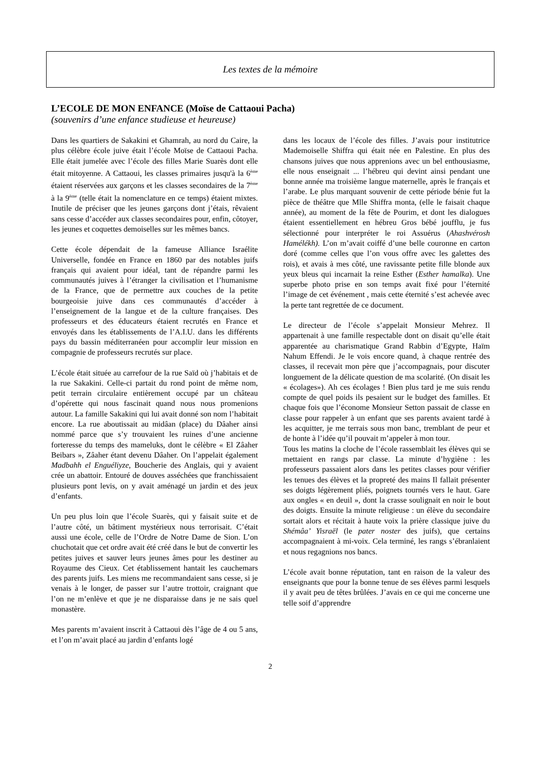Les textes de la mémoire
L’ECOLE DE MON ENFANCE (Moïse de Cattaoui Pacha)
(souvenirs d’une enfance studieuse et heureuse)
Dans les quartiers de Sakakini et Ghamrah, au nord du Caire, la plus célèbre école juive était l’école Moïse de Cattaoui Pacha. Elle était jumelée avec l’école des filles Marie Suarès dont elle était mitoyenne. A Cattaoui, les classes primaires jusqu'à la 6<sup>ème</sup> étaient réservées aux garçons et les classes secondaires de la 7<sup>ème</sup> à la 9<sup>ème</sup> (telle était la nomenclature en ce temps) étaient mixtes. Inutile de préciser que les jeunes garçons dont j’étais, rêvaient sans cesse d’accéder aux classes secondaires pour, enfin, côtoyer, les jeunes et coquettes demoiselles sur les mêmes bancs.
Cette école dépendait de la fameuse Alliance Israélite Universelle, fondée en France en 1860 par des notables juifs français qui avaient pour idéal, tant de répandre parmi les communautés juives à l’étranger la civilisation et l’humanisme de la France, que de permettre aux couches de la petite bourgeoisie juive dans ces communautés d’accéder à l’enseignement de la langue et de la culture françaises. Des professeurs et des éducateurs étaient recrutés en France et envoyés dans les établissements de l’A.I.U. dans les différents pays du bassin méditerranéen pour accomplir leur mission en compagnie de professeurs recrutés sur place.
L’école était située au carrefour de la rue Saïd où j’habitais et de la rue Sakakini. Celle-ci partait du rond point de même nom, petit terrain circulaire entièrement occupé par un château d’opérette qui nous fascinait quand nous nous promenions autour. La famille Sakakini qui lui avait donné son nom l’habitait encore. La rue aboutissait au midâan (place) du Dâaher ainsi nommé parce que s’y trouvaient les ruines d’une ancienne forteresse du temps des mameluks, dont le célèbre « El Zâaher Beibars », Zâaher étant devenu Dâaher. On l’appelait également Madbahh el Enguéliyze, Boucherie des Anglais, qui y avaient crée un abattoir. Entouré de douves asséchées que franchissaient plusieurs pont levis, on y avait aménagé un jardin et des jeux d’enfants.
Un peu plus loin que l’école Suarès, qui y faisait suite et de l’autre côté, un bâtiment mystérieux nous terrorisait. C’était aussi une école, celle de l’Ordre de Notre Dame de Sion. L’on chuchotait que cet ordre avait été créé dans le but de convertir les petites juives et sauver leurs jeunes âmes pour les destiner au Royaume des Cieux. Cet établissement hantait les cauchemars des parents juifs. Les miens me recommandaient sans cesse, si je venais à le longer, de passer sur l’autre trottoir, craignant que l’on ne m’enlève et que je ne disparaisse dans je ne sais quel monastère.
Mes parents m’avaient inscrit à Cattaoui dès l’âge de 4 ou 5 ans, et l’on m’avait placé au jardin d’enfants logé
dans les locaux de l’école des filles. J’avais pour institutrice Mademoiselle Shiffra qui était née en Palestine. En plus des chansons juives que nous apprenions avec un bel enthousiasme, elle nous enseignait ... l’hébreu qui devint ainsi pendant une bonne année ma troisième langue maternelle, après le français et l’arabe. Le plus marquant souvenir de cette période bénie fut la pièce de théâtre que Mlle Shiffra monta, (elle le faisait chaque année), au moment de la fête de Pourim, et dont les dialogues étaient essentiellement en hébreu Gros bébé joufflu, je fus sélectionné pour interpréter le roi Assuérus (Ahashvérosh Hamélékh). L’on m’avait coiffé d’une belle couronne en carton doré (comme celles que l’on vous offre avec les galettes des rois), et avais à mes côté, une ravissante petite fille blonde aux yeux bleus qui incarnait la reine Esther (Esther hamalka). Une superbe photo prise en son temps avait fixé pour l’éternité l’image de cet événement , mais cette éternité s’est achevée avec la perte tant regrettée de ce document.
Le directeur de l’école s’appelait Monsieur Mehrez. Il appartenait à une famille respectable dont on disait qu’elle était apparentée au charismatique Grand Rabbin d’Egypte, Haïm Nahum Effendi. Je le vois encore quand, à chaque rentrée des classes, il recevait mon père que j’accompagnais, pour discuter longuement de la délicate question de ma scolarité. (On disait les « écolages»). Ah ces écolages ! Bien plus tard je me suis rendu compte de quel poids ils pesaient sur le budget des familles. Et chaque fois que l’économe Monsieur Setton passait de classe en classe pour rappeler à un enfant que ses parents avaient tardé à les acquitter, je me terrais sous mon banc, tremblant de peur et de honte à l’idée qu’il pouvait m’appeler à mon tour.
Tous les matins la cloche de l’école rassemblait les élèves qui se mettaient en rangs par classe. La minute d’hygiène : les professeurs passaient alors dans les petites classes pour vérifier les tenues des élèves et la propreté des mains Il fallait présenter ses doigts légèrement pliés, poignets tournés vers le haut. Gare aux ongles « en deuil », dont la crasse soulignait en noir le bout des doigts. Ensuite la minute religieuse : un élève du secondaire sortait alors et récitait à haute voix la prière classique juive du Shémâa’ Yisraël (le pater noster des juifs), que certains accompagnaient à mi-voix. Cela terminé, les rangs s’ébranlaient et nous regagnions nos bancs.
L’école avait bonne réputation, tant en raison de la valeur des enseignants que pour la bonne tenue de ses élèves parmi lesquels il y avait peu de têtes brûlées. J’avais en ce qui me concerne une telle soif d’apprendre
2